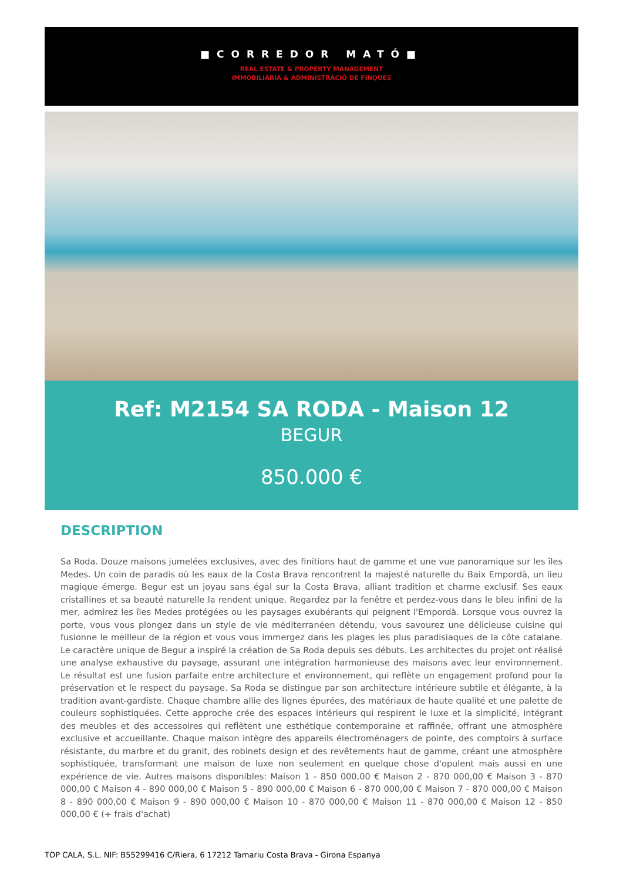■CORREDOR MATÓ■
REAL ESTATE & PROPERTY MANAGEMENT
IMMOBILIÀRIA & ADMINISTRACIÓ DE FINQUES
Ref: M2154 SA RODA - Maison 12
BEGUR
850.000 €
DESCRIPTION
Sa Roda. Douze maisons jumelées exclusives, avec des finitions haut de gamme et une vue panoramique sur les îles Medes. Un coin de paradis où les eaux de la Costa Brava rencontrent la majesté naturelle du Baix Empordà, un lieu magique émerge. Begur est un joyau sans égal sur la Costa Brava, alliant tradition et charme exclusif. Ses eaux cristallines et sa beauté naturelle la rendent unique. Regardez par la fenêtre et perdez-vous dans le bleu infini de la mer, admirez les îles Medes protégées ou les paysages exubérants qui peignent l'Empordà. Lorsque vous ouvrez la porte, vous vous plongez dans un style de vie méditerranéen détendu, vous savourez une délicieuse cuisine qui fusionne le meilleur de la région et vous vous immergez dans les plages les plus paradisiaques de la côte catalane. Le caractère unique de Begur a inspiré la création de Sa Roda depuis ses débuts. Les architectes du projet ont réalisé une analyse exhaustive du paysage, assurant une intégration harmonieuse des maisons avec leur environnement. Le résultat est une fusion parfaite entre architecture et environnement, qui reflète un engagement profond pour la préservation et le respect du paysage. Sa Roda se distingue par son architecture intérieure subtile et élégante, à la tradition avant-gardiste. Chaque chambre allie des lignes épurées, des matériaux de haute qualité et une palette de couleurs sophistiquées. Cette approche crée des espaces intérieurs qui respirent le luxe et la simplicité, intégrant des meubles et des accessoires qui reflètent une esthétique contemporaine et raffinée, offrant une atmosphère exclusive et accueillante. Chaque maison intègre des appareils électroménagers de pointe, des comptoirs à surface résistante, du marbre et du granit, des robinets design et des revêtements haut de gamme, créant une atmosphère sophistiquée, transformant une maison de luxe non seulement en quelque chose d'opulent mais aussi en une expérience de vie. Autres maisons disponibles: Maison 1 - 850 000,00 € Maison 2 - 870 000,00 € Maison 3 - 870 000,00 € Maison 4 - 890 000,00 € Maison 5 - 890 000,00 € Maison 6 - 870 000,00 € Maison 7 - 870 000,00 € Maison 8 - 890 000,00 € Maison 9 - 890 000,00 € Maison 10 - 870 000,00 € Maison 11 - 870 000,00 € Maison 12 - 850 000,00 € (+ frais d'achat)
TOP CALA, S.L. NIF: B55299416 C/Riera, 6 17212 Tamariu Costa Brava - Girona Espanya